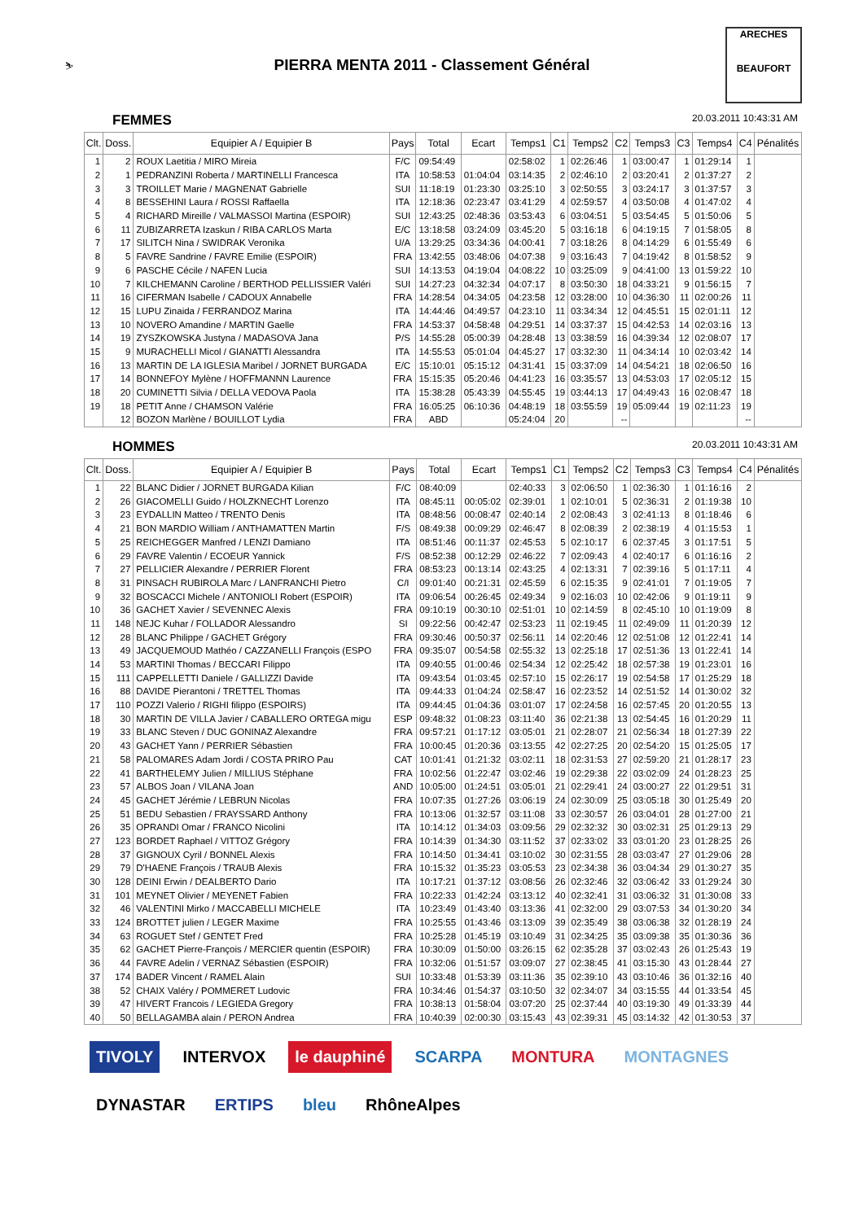⛷
PIERRA MENTA 2011 - Classement Général
ARECHES
BEAUFORT
FEMMES 20.03.2011 10:43:31 AM
| Clt. | Doss. | Equipier A / Equipier B | Pays | Total | Ecart | Temps1 | C1 | Temps2 | C2 | Temps3 | C3 | Temps4 | C4 | Pénalités |
| --- | --- | --- | --- | --- | --- | --- | --- | --- | --- | --- | --- | --- | --- | --- |
| 1 | 2 | ROUX Laetitia / MIRO Mireia | F/C | 09:54:49 | | 02:58:02 | 1 | 02:26:46 | 1 | 03:00:47 | 1 | 01:29:14 | 1 | |
| 2 | 1 | PEDRANZINI Roberta / MARTINELLI Francesca | ITA | 10:58:53 | 01:04:04 | 03:14:35 | 2 | 02:46:10 | 2 | 03:20:41 | 2 | 01:37:27 | 2 | |
| 3 | 3 | TROILLET Marie / MAGNENAT Gabrielle | SUI | 11:18:19 | 01:23:30 | 03:25:10 | 3 | 02:50:55 | 3 | 03:24:17 | 3 | 01:37:57 | 3 | |
| 4 | 8 | BESSEHINI Laura / ROSSI Raffaella | ITA | 12:18:36 | 02:23:47 | 03:41:29 | 4 | 02:59:57 | 4 | 03:50:08 | 4 | 01:47:02 | 4 | |
| 5 | 4 | RICHARD Mireille / VALMASSOI Martina (ESPOIR) | SUI | 12:43:25 | 02:48:36 | 03:53:43 | 6 | 03:04:51 | 5 | 03:54:45 | 5 | 01:50:06 | 5 | |
| 6 | 11 | ZUBIZARRETA Izaskun / RIBA CARLOS Marta | E/C | 13:18:58 | 03:24:09 | 03:45:20 | 5 | 03:16:18 | 6 | 04:19:15 | 7 | 01:58:05 | 8 | |
| 7 | 17 | SILITCH Nina / SWIDRAK Veronika | U/A | 13:29:25 | 03:34:36 | 04:00:41 | 7 | 03:18:26 | 8 | 04:14:29 | 6 | 01:55:49 | 6 | |
| 8 | 5 | FAVRE Sandrine / FAVRE Emilie (ESPOIR) | FRA | 13:42:55 | 03:48:06 | 04:07:38 | 9 | 03:16:43 | 7 | 04:19:42 | 8 | 01:58:52 | 9 | |
| 9 | 6 | PASCHE Cécile / NAFEN Lucia | SUI | 14:13:53 | 04:19:04 | 04:08:22 | 10 | 03:25:09 | 9 | 04:41:00 | 13 | 01:59:22 | 10 | |
| 10 | 7 | KILCHEMANN Caroline / BERTHOD PELLISSIER Valéri | SUI | 14:27:23 | 04:32:34 | 04:07:17 | 8 | 03:50:30 | 18 | 04:33:21 | 9 | 01:56:15 | 7 | |
| 11 | 16 | CIFERMAN Isabelle / CADOUX Annabelle | FRA | 14:28:54 | 04:34:05 | 04:23:58 | 12 | 03:28:00 | 10 | 04:36:30 | 11 | 02:00:26 | 11 | |
| 12 | 15 | LUPU Zinaida / FERRANDOZ Marina | ITA | 14:44:46 | 04:49:57 | 04:23:10 | 11 | 03:34:34 | 12 | 04:45:51 | 15 | 02:01:11 | 12 | |
| 13 | 10 | NOVERO Amandine / MARTIN Gaelle | FRA | 14:53:37 | 04:58:48 | 04:29:51 | 14 | 03:37:37 | 15 | 04:42:53 | 14 | 02:03:16 | 13 | |
| 14 | 19 | ZYSZKOWSKA Justyna / MADASOVA Jana | P/S | 14:55:28 | 05:00:39 | 04:28:48 | 13 | 03:38:59 | 16 | 04:39:34 | 12 | 02:08:07 | 17 | |
| 15 | 9 | MURACHELLI Micol / GIANATTI Alessandra | ITA | 14:55:53 | 05:01:04 | 04:45:27 | 17 | 03:32:30 | 11 | 04:34:14 | 10 | 02:03:42 | 14 | |
| 16 | 13 | MARTIN DE LA IGLESIA Maribel / JORNET BURGADA | E/C | 15:10:01 | 05:15:12 | 04:31:41 | 15 | 03:37:09 | 14 | 04:54:21 | 18 | 02:06:50 | 16 | |
| 17 | 14 | BONNEFOY Mylène / HOFFMANNN Laurence | FRA | 15:15:35 | 05:20:46 | 04:41:23 | 16 | 03:35:57 | 13 | 04:53:03 | 17 | 02:05:12 | 15 | |
| 18 | 20 | CUMINETTI Silvia / DELLA VEDOVA Paola | ITA | 15:38:28 | 05:43:39 | 04:55:45 | 19 | 03:44:13 | 17 | 04:49:43 | 16 | 02:08:47 | 18 | |
| 19 | 18 | PETIT Anne / CHAMSON Valérie | FRA | 16:05:25 | 06:10:36 | 04:48:19 | 18 | 03:55:59 | 19 | 05:09:44 | 19 | 02:11:23 | 19 | |
| | 12 | BOZON Marlène / BOUILLOT Lydia | FRA | ABD | | 05:24:04 | 20 | | -- | | | | -- | |
HOMMES 20.03.2011 10:43:31 AM
| Clt. | Doss. | Equipier A / Equipier B | Pays | Total | Ecart | Temps1 | C1 | Temps2 | C2 | Temps3 | C3 | Temps4 | C4 | Pénalités |
| --- | --- | --- | --- | --- | --- | --- | --- | --- | --- | --- | --- | --- | --- | --- |
| 1 | 22 | BLANC Didier / JORNET BURGADA Kilian | F/C | 08:40:09 | | 02:40:33 | 3 | 02:06:50 | 1 | 02:36:30 | 1 | 01:16:16 | 2 | |
| 2 | 26 | GIACOMELLI Guido / HOLZKNECHT Lorenzo | ITA | 08:45:11 | 00:05:02 | 02:39:01 | 1 | 02:10:01 | 5 | 02:36:31 | 2 | 01:19:38 | 10 | |
| 3 | 23 | EYDALLIN Matteo / TRENTO Denis | ITA | 08:48:56 | 00:08:47 | 02:40:14 | 2 | 02:08:43 | 3 | 02:41:13 | 8 | 01:18:46 | 6 | |
| 4 | 21 | BON MARDIO William / ANTHAMATTEN Martin | F/S | 08:49:38 | 00:09:29 | 02:46:47 | 8 | 02:08:39 | 2 | 02:38:19 | 4 | 01:15:53 | 1 | |
| 5 | 25 | REICHEGGER Manfred / LENZI Damiano | ITA | 08:51:46 | 00:11:37 | 02:45:53 | 5 | 02:10:17 | 6 | 02:37:45 | 3 | 01:17:51 | 5 | |
| 6 | 29 | FAVRE Valentin / ECOEUR Yannick | F/S | 08:52:38 | 00:12:29 | 02:46:22 | 7 | 02:09:43 | 4 | 02:40:17 | 6 | 01:16:16 | 2 | |
| 7 | 27 | PELLICIER Alexandre / PERRIER Florent | FRA | 08:53:23 | 00:13:14 | 02:43:25 | 4 | 02:13:31 | 7 | 02:39:16 | 5 | 01:17:11 | 4 | |
| 8 | 31 | PINSACH RUBIROLA Marc / LANFRANCHI Pietro | C/I | 09:01:40 | 00:21:31 | 02:45:59 | 6 | 02:15:35 | 9 | 02:41:01 | 7 | 01:19:05 | 7 | |
| 9 | 32 | BOSCACCI Michele / ANTONIOLI Robert (ESPOIR) | ITA | 09:06:54 | 00:26:45 | 02:49:34 | 9 | 02:16:03 | 10 | 02:42:06 | 9 | 01:19:11 | 9 | |
| 10 | 36 | GACHET Xavier / SEVENNEC Alexis | FRA | 09:10:19 | 00:30:10 | 02:51:01 | 10 | 02:14:59 | 8 | 02:45:10 | 10 | 01:19:09 | 8 | |
| 11 | 148 | NEJC Kuhar / FOLLADOR Alessandro | SI | 09:22:56 | 00:42:47 | 02:53:23 | 11 | 02:19:45 | 11 | 02:49:09 | 11 | 01:20:39 | 12 | |
| 12 | 28 | BLANC Philippe / GACHET Grégory | FRA | 09:30:46 | 00:50:37 | 02:56:11 | 14 | 02:20:46 | 12 | 02:51:08 | 12 | 01:22:41 | 14 | |
| 13 | 49 | JACQUEMOUD Mathéo / CAZZANELLI François (ESPO | FRA | 09:35:07 | 00:54:58 | 02:55:32 | 13 | 02:25:18 | 17 | 02:51:36 | 13 | 01:22:41 | 14 | |
| 14 | 53 | MARTINI Thomas / BECCARI Filippo | ITA | 09:40:55 | 01:00:46 | 02:54:34 | 12 | 02:25:42 | 18 | 02:57:38 | 19 | 01:23:01 | 16 | |
| 15 | 111 | CAPPELLETTI Daniele / GALLIZZI Davide | ITA | 09:43:54 | 01:03:45 | 02:57:10 | 15 | 02:26:17 | 19 | 02:54:58 | 17 | 01:25:29 | 18 | |
| 16 | 88 | DAVIDE Pierantoni / TRETTEL Thomas | ITA | 09:44:33 | 01:04:24 | 02:58:47 | 16 | 02:23:52 | 14 | 02:51:52 | 14 | 01:30:02 | 32 | |
| 17 | 110 | POZZI Valerio / RIGHI filippo (ESPOIRS) | ITA | 09:44:45 | 01:04:36 | 03:01:07 | 17 | 02:24:58 | 16 | 02:57:45 | 20 | 01:20:55 | 13 | |
| 18 | 30 | MARTIN DE VILLA Javier / CABALLERO ORTEGA migu | ESP | 09:48:32 | 01:08:23 | 03:11:40 | 36 | 02:21:38 | 13 | 02:54:45 | 16 | 01:20:29 | 11 | |
| 19 | 33 | BLANC Steven / DUC GONINAZ Alexandre | FRA | 09:57:21 | 01:17:12 | 03:05:01 | 21 | 02:28:07 | 21 | 02:56:34 | 18 | 01:27:39 | 22 | |
| 20 | 43 | GACHET Yann / PERRIER Sébastien | FRA | 10:00:45 | 01:20:36 | 03:13:55 | 42 | 02:27:25 | 20 | 02:54:20 | 15 | 01:25:05 | 17 | |
| 21 | 58 | PALOMARES Adam Jordi / COSTA PRIRO Pau | CAT | 10:01:41 | 01:21:32 | 03:02:11 | 18 | 02:31:53 | 27 | 02:59:20 | 21 | 01:28:17 | 23 | |
| 22 | 41 | BARTHELEMY Julien / MILLIUS Stéphane | FRA | 10:02:56 | 01:22:47 | 03:02:46 | 19 | 02:29:38 | 22 | 03:02:09 | 24 | 01:28:23 | 25 | |
| 23 | 57 | ALBOS Joan / VILANA Joan | AND | 10:05:00 | 01:24:51 | 03:05:01 | 21 | 02:29:41 | 24 | 03:00:27 | 22 | 01:29:51 | 31 | |
| 24 | 45 | GACHET Jérémie / LEBRUN Nicolas | FRA | 10:07:35 | 01:27:26 | 03:06:19 | 24 | 02:30:09 | 25 | 03:05:18 | 30 | 01:25:49 | 20 | |
| 25 | 51 | BEDU Sebastien / FRAYSSARD Anthony | FRA | 10:13:06 | 01:32:57 | 03:11:08 | 33 | 02:30:57 | 26 | 03:04:01 | 28 | 01:27:00 | 21 | |
| 26 | 35 | OPRANDI Omar / FRANCO Nicolini | ITA | 10:14:12 | 01:34:03 | 03:09:56 | 29 | 02:32:32 | 30 | 03:02:31 | 25 | 01:29:13 | 29 | |
| 27 | 123 | BORDET Raphael / VITTOZ Grégory | FRA | 10:14:39 | 01:34:30 | 03:11:52 | 37 | 02:33:02 | 33 | 03:01:20 | 23 | 01:28:25 | 26 | |
| 28 | 37 | GIGNOUX Cyril / BONNEL Alexis | FRA | 10:14:50 | 01:34:41 | 03:10:02 | 30 | 02:31:55 | 28 | 03:03:47 | 27 | 01:29:06 | 28 | |
| 29 | 79 | D'HAENE François / TRAUB Alexis | FRA | 10:15:32 | 01:35:23 | 03:05:53 | 23 | 02:34:38 | 36 | 03:04:34 | 29 | 01:30:27 | 35 | |
| 30 | 128 | DEINI Erwin / DEALBERTO Dario | ITA | 10:17:21 | 01:37:12 | 03:08:56 | 26 | 02:32:46 | 32 | 03:06:42 | 33 | 01:29:24 | 30 | |
| 31 | 101 | MEYNET Olivier / MEYENET Fabien | FRA | 10:22:33 | 01:42:24 | 03:13:12 | 40 | 02:32:41 | 31 | 03:06:32 | 31 | 01:30:08 | 33 | |
| 32 | 46 | VALENTINI Mirko / MACCABELLI MICHELE | ITA | 10:23:49 | 01:43:40 | 03:13:36 | 41 | 02:32:00 | 29 | 03:07:53 | 34 | 01:30:20 | 34 | |
| 33 | 124 | BROTTET julien / LEGER Maxime | FRA | 10:25:55 | 01:43:46 | 03:13:09 | 39 | 02:35:49 | 38 | 03:06:38 | 32 | 01:28:19 | 24 | |
| 34 | 63 | ROGUET Stef / GENTET Fred | FRA | 10:25:28 | 01:45:19 | 03:10:49 | 31 | 02:34:25 | 35 | 03:09:38 | 35 | 01:30:36 | 36 | |
| 35 | 62 | GACHET Pierre-François / MERCIER quentin (ESPOIR) | FRA | 10:30:09 | 01:50:00 | 03:26:15 | 62 | 02:35:28 | 37 | 03:02:43 | 26 | 01:25:43 | 19 | |
| 36 | 44 | FAVRE Adelin / VERNAZ Sébastien (ESPOIR) | FRA | 10:32:06 | 01:51:57 | 03:09:07 | 27 | 02:38:45 | 41 | 03:15:30 | 43 | 01:28:44 | 27 | |
| 37 | 174 | BADER Vincent / RAMEL Alain | SUI | 10:33:48 | 01:53:39 | 03:11:36 | 35 | 02:39:10 | 43 | 03:10:46 | 36 | 01:32:16 | 40 | |
| 38 | 52 | CHAIX Valéry / POMMERET Ludovic | FRA | 10:34:46 | 01:54:37 | 03:10:50 | 32 | 02:34:07 | 34 | 03:15:55 | 44 | 01:33:54 | 45 | |
| 39 | 47 | HIVERT Francois / LEGIEDA Gregory | FRA | 10:38:13 | 01:58:04 | 03:07:20 | 25 | 02:37:44 | 40 | 03:19:30 | 49 | 01:33:39 | 44 | |
| 40 | 50 | BELLAGAMBA alain / PERON Andrea | FRA | 10:40:39 | 02:00:30 | 03:15:43 | 43 | 02:39:31 | 45 | 03:14:32 | 42 | 01:30:53 | 37 | |
TIVOLY INTERVOX le dauphiné SCARPA MONTURA MONTAGNES DYNASTAR ERTIPS bleu RhôneAlpes